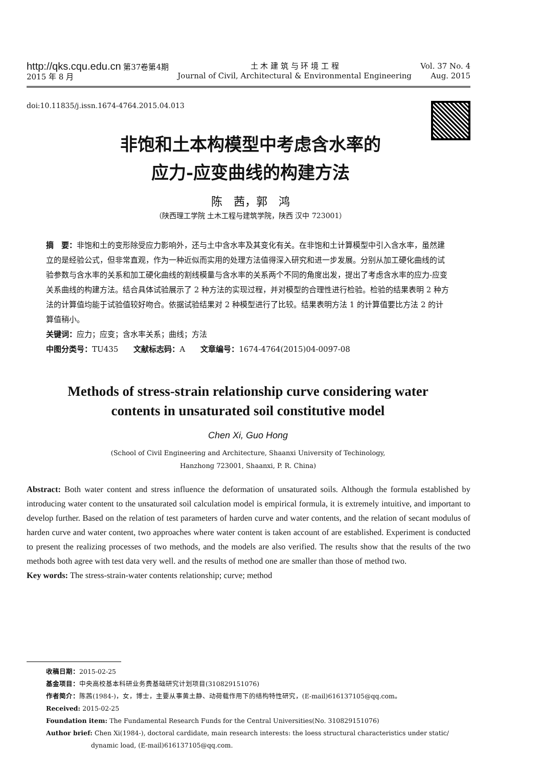http://qks.cqu.edu.cn 第37卷第4期
2015 年 8 月
土 木 建 筑 与 环 境 工 程
Journal of Civil, Architectural & Environmental Engineering
Vol. 37 No. 4
Aug. 2015
doi:10.11835/j.issn.1674-4764.2015.04.013
非饱和土本构模型中考虑含水率的
应力-应变曲线的构建方法
陈　茜，郭　鸿
（陕西理工学院 土木工程与建筑学院，陕西 汉中 723001）
摘　要：非饱和土的变形除受应力影响外，还与土中含水率及其变化有关。在非饱和土计算模型中引入含水率，虽然建立的是经验公式，但非常直观，作为一种近似而实用的处理方法值得深入研究和进一步发展。分别从加工硬化曲线的试验参数与含水率的关系和加工硬化曲线的割线模量与含水率的关系两个不同的角度出发，提出了考虑含水率的应力-应变关系曲线的构建方法。结合具体试验展示了 2 种方法的实现过程，并对模型的合理性进行检验。检验的结果表明 2 种方法的计算值均能于试验值较好吻合。依据试验结果对 2 种模型进行了比较。结果表明方法 1 的计算值要比方法 2 的计算值稍小。
关键词：应力；应变；含水率关系；曲线；方法
中图分类号：TU435　　文献标志码：A　　文章编号：1674-4764(2015)04-0097-08
Methods of stress-strain relationship curve considering water
contents in unsaturated soil constitutive model
Chen Xi, Guo Hong
(School of Civil Engineering and Architecture, Shaanxi University of Techinology,
Hanzhong 723001, Shaanxi, P. R. China)
Abstract: Both water content and stress influence the deformation of unsaturated soils. Although the formula established by introducing water content to the unsaturated soil calculation model is empirical formula, it is extremely intuitive, and important to develop further. Based on the relation of test parameters of harden curve and water contents, and the relation of secant modulus of harden curve and water content, two approaches where water content is taken account of are established. Experiment is conducted to present the realizing processes of two methods, and the models are also verified. The results show that the results of the two methods both agree with test data very well. and the results of method one are smaller than those of method two.
Key words: The stress-strain-water contents relationship; curve; method
收稿日期：2015-02-25
基金项目：中央高校基本科研业务费基础研究计划项目(310829151076)
作者简介：陈茜(1984-)，女，博士，主要从事黄土静、动荷载作用下的结构特性研究，(E-mail)616137105@qq.com。
Received: 2015-02-25
Foundation item: The Fundamental Research Funds for the Central Universities(No. 310829151076)
Author brief: Chen Xi(1984-), doctoral cardidate, main research interests: the loess structural characteristics under static/
dynamic load, (E-mail)616137105@qq.com.